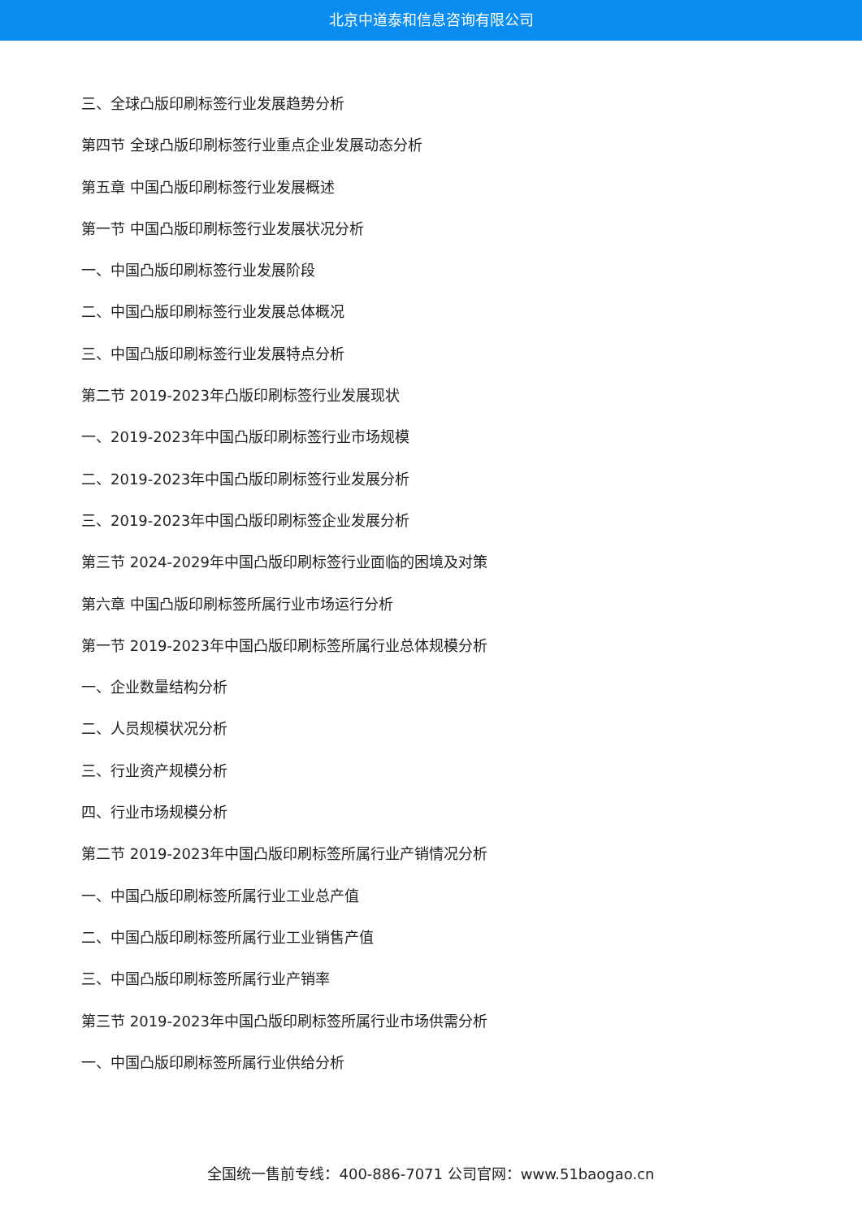北京中道泰和信息咨询有限公司
三、全球凸版印刷标签行业发展趋势分析
第四节 全球凸版印刷标签行业重点企业发展动态分析
第五章 中国凸版印刷标签行业发展概述
第一节 中国凸版印刷标签行业发展状况分析
一、中国凸版印刷标签行业发展阶段
二、中国凸版印刷标签行业发展总体概况
三、中国凸版印刷标签行业发展特点分析
第二节 2019-2023年凸版印刷标签行业发展现状
一、2019-2023年中国凸版印刷标签行业市场规模
二、2019-2023年中国凸版印刷标签行业发展分析
三、2019-2023年中国凸版印刷标签企业发展分析
第三节 2024-2029年中国凸版印刷标签行业面临的困境及对策
第六章 中国凸版印刷标签所属行业市场运行分析
第一节 2019-2023年中国凸版印刷标签所属行业总体规模分析
一、企业数量结构分析
二、人员规模状况分析
三、行业资产规模分析
四、行业市场规模分析
第二节 2019-2023年中国凸版印刷标签所属行业产销情况分析
一、中国凸版印刷标签所属行业工业总产值
二、中国凸版印刷标签所属行业工业销售产值
三、中国凸版印刷标签所属行业产销率
第三节 2019-2023年中国凸版印刷标签所属行业市场供需分析
一、中国凸版印刷标签所属行业供给分析
全国统一售前专线：400-886-7071 公司官网：www.51baogao.cn